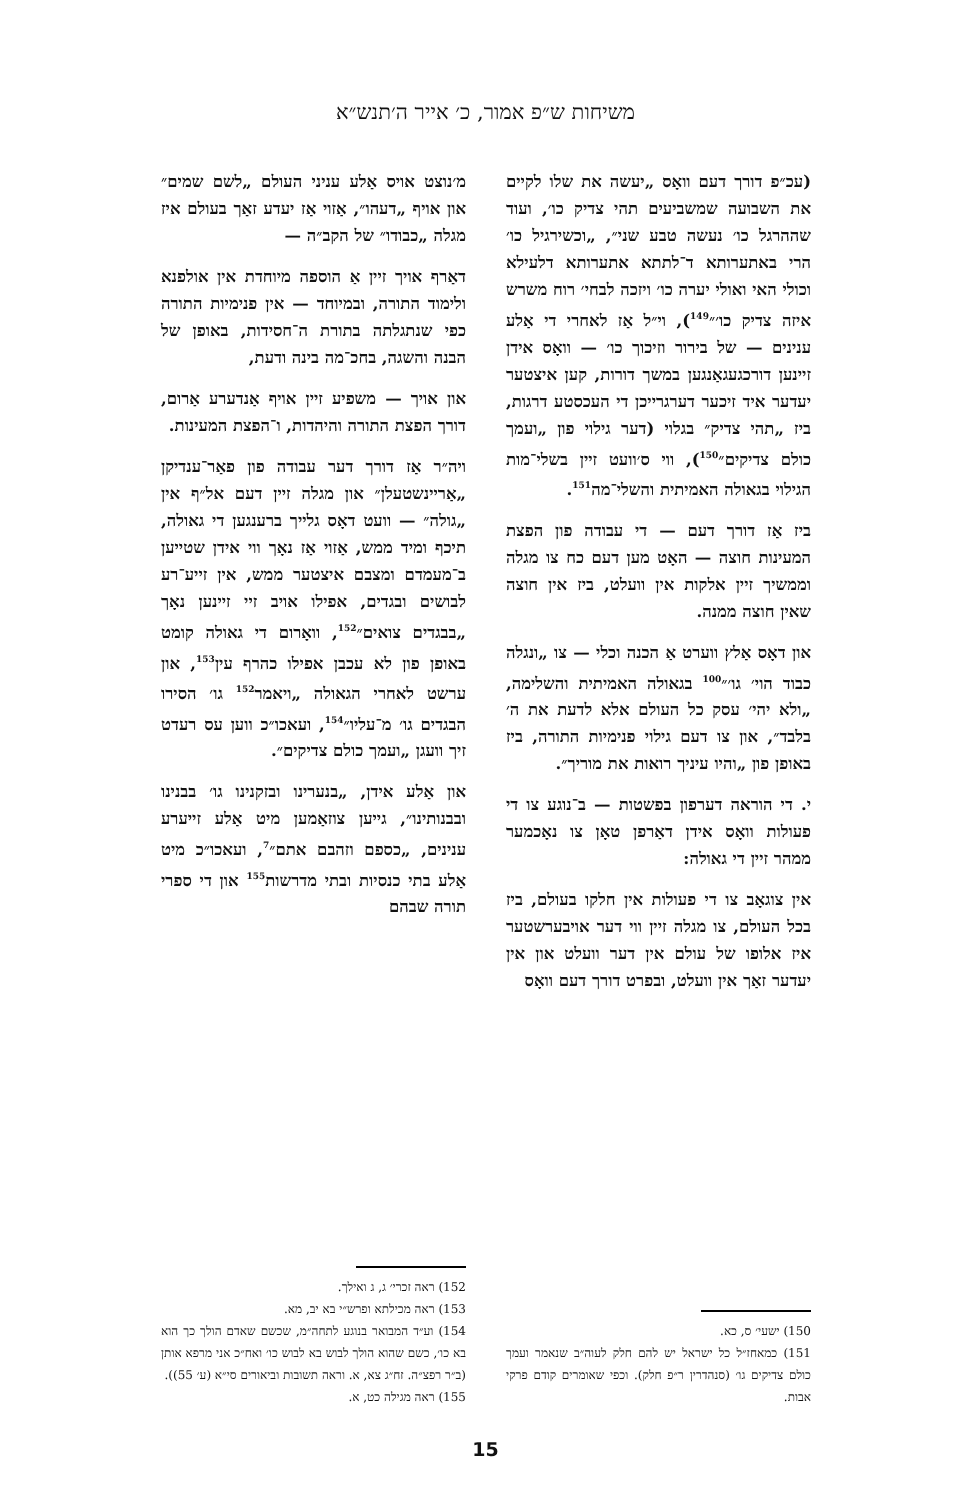משיחות ש״פ אמור, כ׳ אייר ה׳תנש״א
(עכ״פ דורך דעם וואָס „יעשה את שלו לקיים את השבועה שמשביעים תהי צדיק כו׳, ועוד שההרגל כו׳ נעשה טבע שני״, „וכשירגיל כו׳ הרי באתערותא ד־לתתא אתערותא דלעילא וכולי האי ואולי יערה כו׳ ויזכה לבחי׳ רוח משרש איזה צדיק כו׳״<sup>149</sup>), וי״ל אַז לאחרי די אַלע ענינים — של בירור וזיכוך כו׳ — וואָס אידן זיינען דורכגעגאַנגען במשך דורות, קען איצטער יעדער איד זיכער דערגרייכן די העכסטע דרגות, ביז „תהי צדיק״ בגלוי (דער גילוי פון „ועמך כולם צדיקים״<sup>150</sup>), ווי ס׳וועט זיין בשלי־מות הגילוי בגאולה האמיתית והשלי־מה<sup>151</sup>.
ביז אַז דורך דעם — די עבודה פון הפצת המעינות חוצה — האָט מען דעם כח צו מגלה וממשיך זיין אלקות אין וועלט, ביז אין חוצה שאין חוצה ממנה.
און דאָס אַלץ ווערט אַ הכנה וכלי — צו „ונגלה כבוד הוי׳ גו׳״<sup>100</sup> בגאולה האמיתית והשלימה, „ולא יהי׳ עסק כל העולם אלא לדעת את ה׳ בלבד״, און צו דעם גילוי פנימיות התורה, ביז באופן פון „והיו עיניך רואות את מוריך״.
י. די הוראה דערפון בפשטות — ב־נוגע צו די פעולות וואָס אידן דאַרפן טאָן צו נאָכמער ממהר זיין די גאולה:
אין צוגאָב צו די פעולות אין חלקו בעולם, ביז בכל העולם, צו מגלה זיין ווי דער אויבערשטער איז אלופו של עולם אין דער וועלט און אין יעדער זאַך אין וועלט, ובפרט דורך דעם וואָס
150) ישעי׳ ס, כא.
151) כמאחז״ל כל ישראל יש להם חלק לעוה״ב שנאמר ועמך כולם צדיקים גו׳ (סנהדרין ר״פ חלק). וכפי שאומרים קודם פרקי אבות.
מ׳נוצט אויס אַלע עניני העולם „לשם שמים״ און אויף „דעהו״, אַזוי אַז יעדע זאַך בעולם איז מגלה „כבודו״ של הקב״ה —
דאַרף אויך זיין אַ הוספה מיוחדת אין אולפנא ולימוד התורה, ובמיוחד — אין פנימיות התורה כפי שנתגלתה בתורת ה־חסידות, באופן של הבנה והשגה, בחכ־מה בינה ודעת,
און אויך — משפיע זיין אויף אַנדערע אַרום, דורך הפצת התורה והיהדות, ו־הפצת המעינות.
ויה״ר אַז דורך דער עבודה פון פאַר־ענדיקן „אַריינשטעלן״ און מגלה זיין דעם אל״ף אין „גולה״ — וועט דאָס גלייך ברענגען די גאולה, תיכף ומיד ממש, אַזוי אַז נאָך ווי אידן שטייען ב־מעמדם ומצבם איצטער ממש, אין זייע־רע לבושים ובגדים, אפילו אויב זיי זיינען נאָך „בבגדים צואים״<sup>152</sup>, וואָרום די גאולה קומט באופן פון לא עכבן אפילו כהרף עין<sup>153</sup>, און ערשט לאחרי הגאולה „ויאמר<sup>152</sup> גו׳ הסירו הבגדים גו׳ מ־עליו״<sup>154</sup>, ועאכו״כ ווען עס רעדט זיך וועגן „ועמך כולם צדיקים״.
און אַלע אידן, „בנערינו ובזקנינו גו׳ בבנינו ובבנותינו״, גייען צוזאַמען מיט אַלע זייערע ענינים, „כספם וזהבם אתם״<sup>7</sup>, ועאכו״כ מיט אַלע בתי כנסיות ובתי מדרשות<sup>155</sup> און די ספרי תורה שבהם
152) ראה זכרי׳ ג, ג ואילך.
153) ראה מכילתא ופרש״י בא יב, מא.
154) וע״ד המבואר בנוגע לתחה״מ, שכשם שאדם הולך כך הוא בא כו׳, כשם שהוא הולך לבוש בא לבוש כו׳ ואח״כ אני מרפא אותן (ב״ר רפצ״ה. זח״ג צא, א. וראה תשובות וביאורים סי״א (ע׳ 55)).
155) ראה מגילה כט, א.
15